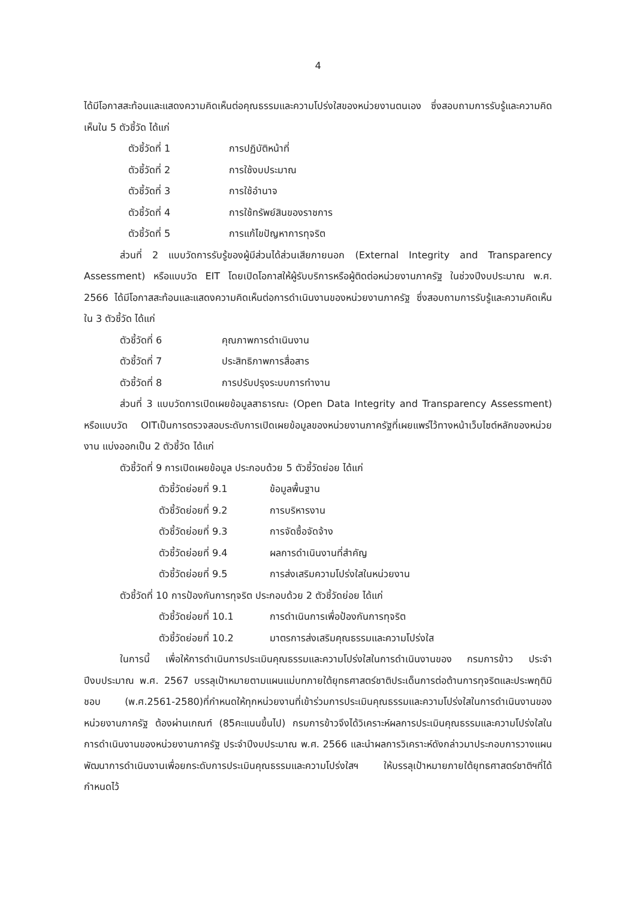4
ได้มีโอกาสสะท้อนและแสดงความคิดเห็นต่อคุณธรรมและความโปร่งใสของหน่วยงานตนเอง ซึ่งสอบถามการรับรู้และความคิดเห็นใน 5 ตัวชี้วัด ได้แก่
ตัวชี้วัดที่ 1 การปฏิบัติหน้าที่
ตัวชี้วัดที่ 2 การใช้งบประมาณ
ตัวชี้วัดที่ 3 การใช้อำนาจ
ตัวชี้วัดที่ 4 การใช้ทรัพย์สินของราชการ
ตัวชี้วัดที่ 5 การแก้ไขปัญหาการทุจริต
ส่วนที่ 2 แบบวัดการรับรู้ของผู้มีส่วนได้ส่วนเสียภายนอก (External Integrity and Transparency Assessment) หรือแบบวัด EIT โดยเปิดโอกาสให้ผู้รับบริการหรือผู้ติดต่อหน่วยงานภาครัฐ ในช่วงปีงบประมาณ พ.ศ. 2566 ได้มีโอกาสสะท้อนและแสดงความคิดเห็นต่อการดำเนินงานของหน่วยงานภาครัฐ ซึ่งสอบถามการรับรู้และความคิดเห็นใน 3 ตัวชี้วัด ได้แก่
ตัวชี้วัดที่ 6 คุณภาพการดำเนินงาน
ตัวชี้วัดที่ 7 ประสิทธิภาพการสื่อสาร
ตัวชี้วัดที่ 8 การปรับปรุงระบบการทำงาน
ส่วนที่ 3 แบบวัดการเปิดเผยข้อมูลสาธารณะ (Open Data Integrity and Transparency Assessment) หรือแบบวัด OITเป็นการตรวจสอบระดับการเปิดเผยข้อมูลของหน่วยงานภาครัฐที่เผยแพร่ไว้ทางหน้าเว็บไซต์หลักของหน่วยงาน แบ่งออกเป็น 2 ตัวชี้วัด ได้แก่
ตัวชี้วัดที่ 9 การเปิดเผยข้อมูล ประกอบด้วย 5 ตัวชี้วัดย่อย ได้แก่
ตัวชี้วัดย่อยที่ 9.1 ข้อมูลพื้นฐาน
ตัวชี้วัดย่อยที่ 9.2 การบริหารงาน
ตัวชี้วัดย่อยที่ 9.3 การจัดซื้อจัดจ้าง
ตัวชี้วัดย่อยที่ 9.4 ผลการดำเนินงานที่สำคัญ
ตัวชี้วัดย่อยที่ 9.5 การส่งเสริมความโปร่งใสในหน่วยงาน
ตัวชี้วัดที่ 10 การป้องกันการทุจริต ประกอบด้วย 2 ตัวชี้วัดย่อย ได้แก่
ตัวชี้วัดย่อยที่ 10.1 การดำเนินการเพื่อป้องกันการทุจริต
ตัวชี้วัดย่อยที่ 10.2 มาตรการส่งเสริมคุณธรรมและความโปร่งใส
ในการนี้ เพื่อให้การดำเนินการประเมินคุณธรรมและความโปร่งใสในการดำเนินงานของ กรมการข้าว ประจำปีงบประมาณ พ.ศ. 2567 บรรลุเป้าหมายตามแผนแม่บทภายใต้ยุทธศาสตร์ชาติประเด็นการต่อต้านการทุจริตและประพฤติมิชอบ (พ.ศ.2561-2580)ที่กำหนดให้ทุกหน่วยงานที่เข้าร่วมการประเมินคุณธรรมและความโปร่งใสในการดำเนินงานของหน่วยงานภาครัฐ ต้องผ่านเกณฑ์ (85คะแนนขึ้นไป) กรมการข้าวจึงได้วิเคราะห์ผลการประเมินคุณธรรมและความโปร่งใสในการดำเนินงานของหน่วยงานภาครัฐ ประจำปีงบประมาณ พ.ศ. 2566 และนำผลการวิเคราะห์ดังกล่าวมาประกอบการวางแผนพัฒนาการดำเนินงานเพื่อยกระดับการประเมินคุณธรรมและความโปร่งใสฯ ให้บรรลุเป้าหมายภายใต้ยุทธศาสตร์ชาติฯที่ได้กำหนดไว้